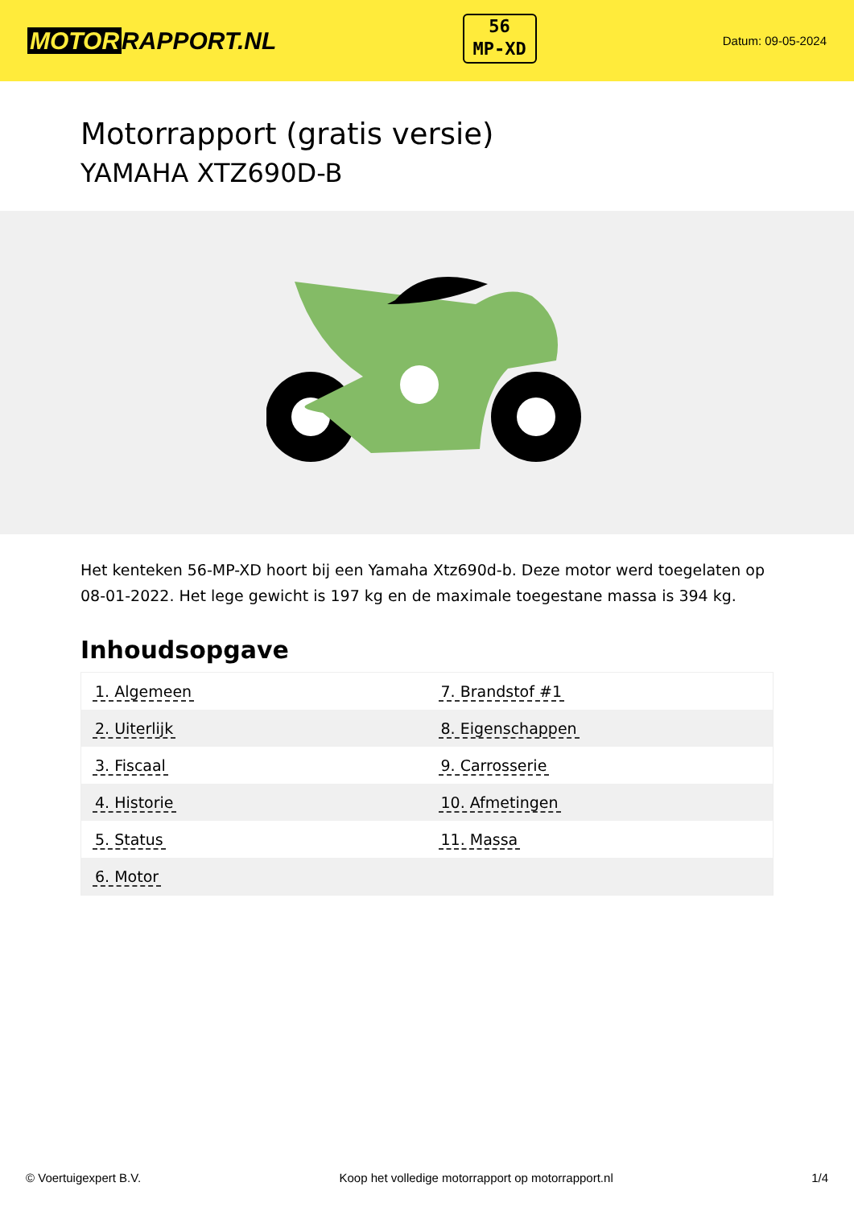MOTOR RAPPORT.NL
56
MP-XD
Datum: 09-05-2024
Motorrapport (gratis versie)
YAMAHA XTZ690D-B
Het kenteken 56-MP-XD hoort bij een Yamaha Xtz690d-b. Deze motor werd toegelaten op 08-01-2022. Het lege gewicht is 197 kg en de maximale toegestane massa is 394 kg.
Inhoudsopgave
| 1. Algemeen | 7. Brandstof #1 |
| 2. Uiterlijk | 8. Eigenschappen |
| 3. Fiscaal | 9. Carrosserie |
| 4. Historie | 10. Afmetingen |
| 5. Status | 11. Massa |
| 6. Motor | |
© Voertuigexpert B.V. Koop het volledige motorrapport op motorrapport.nl 1/4